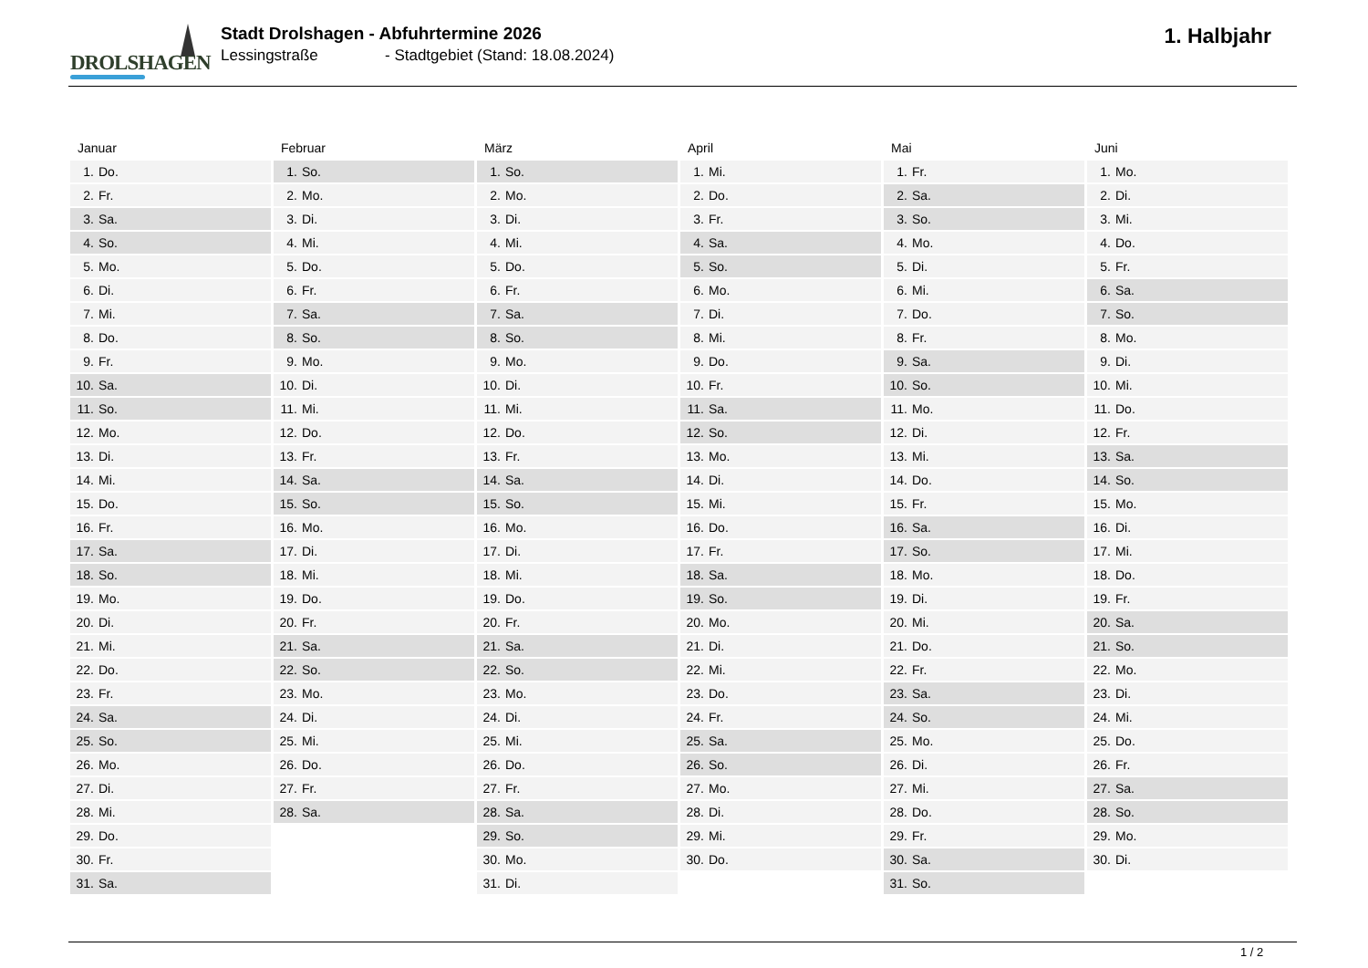DROLSHAGEN
Stadt Drolshagen - Abfuhrtermine 2026
Lessingstraße - Stadtgebiet (Stand: 18.08.2024)
1. Halbjahr
| Januar | Februar | März | April | Mai | Juni |
| --- | --- | --- | --- | --- | --- |
| 1. Do. | 1. So. | 1. So. | 1. Mi. | 1. Fr. | 1. Mo. |
| 2. Fr. | 2. Mo. | 2. Mo. | 2. Do. | 2. Sa. | 2. Di. |
| 3. Sa. | 3. Di. | 3. Di. | 3. Fr. | 3. So. | 3. Mi. |
| 4. So. | 4. Mi. | 4. Mi. | 4. Sa. | 4. Mo. | 4. Do. |
| 5. Mo. | 5. Do. | 5. Do. | 5. So. | 5. Di. | 5. Fr. |
| 6. Di. | 6. Fr. | 6. Fr. | 6. Mo. | 6. Mi. | 6. Sa. |
| 7. Mi. | 7. Sa. | 7. Sa. | 7. Di. | 7. Do. | 7. So. |
| 8. Do. | 8. So. | 8. So. | 8. Mi. | 8. Fr. | 8. Mo. |
| 9. Fr. | 9. Mo. | 9. Mo. | 9. Do. | 9. Sa. | 9. Di. |
| 10. Sa. | 10. Di. | 10. Di. | 10. Fr. | 10. So. | 10. Mi. |
| 11. So. | 11. Mi. | 11. Mi. | 11. Sa. | 11. Mo. | 11. Do. |
| 12. Mo. | 12. Do. | 12. Do. | 12. So. | 12. Di. | 12. Fr. |
| 13. Di. | 13. Fr. | 13. Fr. | 13. Mo. | 13. Mi. | 13. Sa. |
| 14. Mi. | 14. Sa. | 14. Sa. | 14. Di. | 14. Do. | 14. So. |
| 15. Do. | 15. So. | 15. So. | 15. Mi. | 15. Fr. | 15. Mo. |
| 16. Fr. | 16. Mo. | 16. Mo. | 16. Do. | 16. Sa. | 16. Di. |
| 17. Sa. | 17. Di. | 17. Di. | 17. Fr. | 17. So. | 17. Mi. |
| 18. So. | 18. Mi. | 18. Mi. | 18. Sa. | 18. Mo. | 18. Do. |
| 19. Mo. | 19. Do. | 19. Do. | 19. So. | 19. Di. | 19. Fr. |
| 20. Di. | 20. Fr. | 20. Fr. | 20. Mo. | 20. Mi. | 20. Sa. |
| 21. Mi. | 21. Sa. | 21. Sa. | 21. Di. | 21. Do. | 21. So. |
| 22. Do. | 22. So. | 22. So. | 22. Mi. | 22. Fr. | 22. Mo. |
| 23. Fr. | 23. Mo. | 23. Mo. | 23. Do. | 23. Sa. | 23. Di. |
| 24. Sa. | 24. Di. | 24. Di. | 24. Fr. | 24. So. | 24. Mi. |
| 25. So. | 25. Mi. | 25. Mi. | 25. Sa. | 25. Mo. | 25. Do. |
| 26. Mo. | 26. Do. | 26. Do. | 26. So. | 26. Di. | 26. Fr. |
| 27. Di. | 27. Fr. | 27. Fr. | 27. Mo. | 27. Mi. | 27. Sa. |
| 28. Mi. | 28. Sa. | 28. Sa. | 28. Di. | 28. Do. | 28. So. |
| 29. Do. | | 29. So. | 29. Mi. | 29. Fr. | 29. Mo. |
| 30. Fr. | | 30. Mo. | 30. Do. | 30. Sa. | 30. Di. |
| 31. Sa. | | 31. Di. | | 31. So. | |
1 / 2